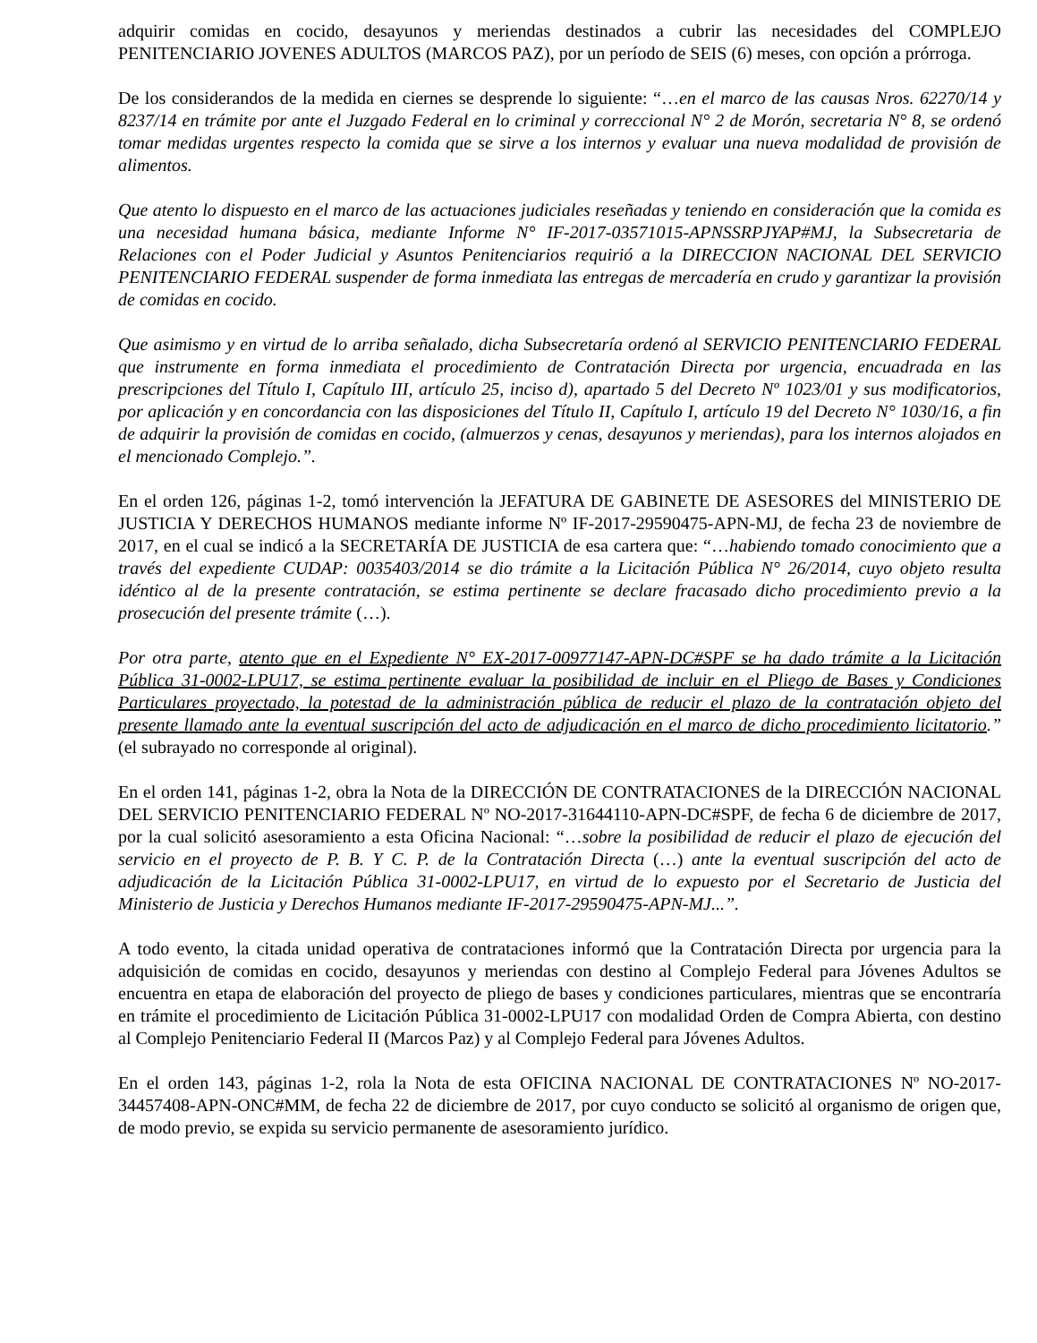adquirir comidas en cocido, desayunos y meriendas destinados a cubrir las necesidades del COMPLEJO PENITENCIARIO JOVENES ADULTOS (MARCOS PAZ), por un período de SEIS (6) meses, con opción a prórroga.
De los considerandos de la medida en ciernes se desprende lo siguiente: “…en el marco de las causas Nros. 62270/14 y 8237/14 en trámite por ante el Juzgado Federal en lo criminal y correccional N° 2 de Morón, secretaria N° 8, se ordenó tomar medidas urgentes respecto la comida que se sirve a los internos y evaluar una nueva modalidad de provisión de alimentos.
Que atento lo dispuesto en el marco de las actuaciones judiciales reseñadas y teniendo en consideración que la comida es una necesidad humana básica, mediante Informe N° IF-2017-03571015-APNSSRPJYAP#MJ, la Subsecretaria de Relaciones con el Poder Judicial y Asuntos Penitenciarios requirió a la DIRECCION NACIONAL DEL SERVICIO PENITENCIARIO FEDERAL suspender de forma inmediata las entregas de mercadería en crudo y garantizar la provisión de comidas en cocido.
Que asimismo y en virtud de lo arriba señalado, dicha Subsecretaría ordenó al SERVICIO PENITENCIARIO FEDERAL que instrumente en forma inmediata el procedimiento de Contratación Directa por urgencia, encuadrada en las prescripciones del Título I, Capítulo III, artículo 25, inciso d), apartado 5 del Decreto Nº 1023/01 y sus modificatorios, por aplicación y en concordancia con las disposiciones del Título II, Capítulo I, artículo 19 del Decreto N° 1030/16, a fin de adquirir la provisión de comidas en cocido, (almuerzos y cenas, desayunos y meriendas), para los internos alojados en el mencionado Complejo.”.
En el orden 126, páginas 1-2, tomó intervención la JEFATURA DE GABINETE DE ASESORES del MINISTERIO DE JUSTICIA Y DERECHOS HUMANOS mediante informe Nº IF-2017-29590475-APN-MJ, de fecha 23 de noviembre de 2017, en el cual se indicó a la SECRETARÍA DE JUSTICIA de esa cartera que: “…habiendo tomado conocimiento que a través del expediente CUDAP: 0035403/2014 se dio trámite a la Licitación Pública N° 26/2014, cuyo objeto resulta idéntico al de la presente contratación, se estima pertinente se declare fracasado dicho procedimiento previo a la prosecución del presente trámite (…).
Por otra parte, atento que en el Expediente N° EX-2017-00977147-APN-DC#SPF se ha dado trámite a la Licitación Pública 31-0002-LPU17, se estima pertinente evaluar la posibilidad de incluir en el Pliego de Bases y Condiciones Particulares proyectado, la potestad de la administración pública de reducir el plazo de la contratación objeto del presente llamado ante la eventual suscripción del acto de adjudicación en el marco de dicho procedimiento licitatorio.” (el subrayado no corresponde al original).
En el orden 141, páginas 1-2, obra la Nota de la DIRECCIÓN DE CONTRATACIONES de la DIRECCIÓN NACIONAL DEL SERVICIO PENITENCIARIO FEDERAL Nº NO-2017-31644110-APN-DC#SPF, de fecha 6 de diciembre de 2017, por la cual solicitó asesoramiento a esta Oficina Nacional: “…sobre la posibilidad de reducir el plazo de ejecución del servicio en el proyecto de P. B. Y C. P. de la Contratación Directa (…) ante la eventual suscripción del acto de adjudicación de la Licitación Pública 31-0002-LPU17, en virtud de lo expuesto por el Secretario de Justicia del Ministerio de Justicia y Derechos Humanos mediante IF-2017-29590475-APN-MJ...”.
A todo evento, la citada unidad operativa de contrataciones informó que la Contratación Directa por urgencia para la adquisición de comidas en cocido, desayunos y meriendas con destino al Complejo Federal para Jóvenes Adultos se encuentra en etapa de elaboración del proyecto de pliego de bases y condiciones particulares, mientras que se encontraría en trámite el procedimiento de Licitación Pública 31-0002-LPU17 con modalidad Orden de Compra Abierta, con destino al Complejo Penitenciario Federal II (Marcos Paz) y al Complejo Federal para Jóvenes Adultos.
En el orden 143, páginas 1-2, rola la Nota de esta OFICINA NACIONAL DE CONTRATACIONES Nº NO-2017-34457408-APN-ONC#MM, de fecha 22 de diciembre de 2017, por cuyo conducto se solicitó al organismo de origen que, de modo previo, se expida su servicio permanente de asesoramiento jurídico.